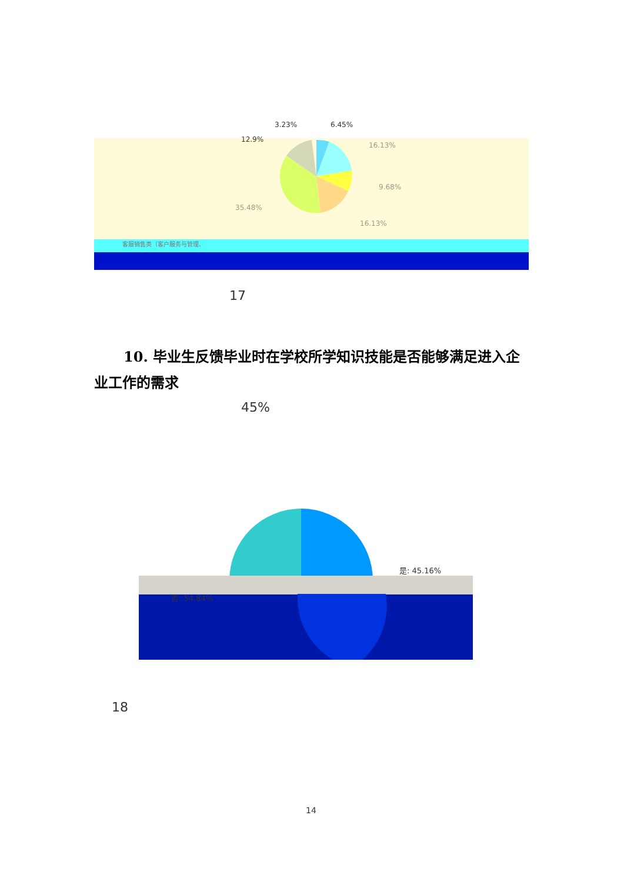3.23%
6.45%
12.9%
16.13%
9.68%
35.48%
16.13%
客服销售类（客户服务与管理、
17
10. 毕业生反馈毕业时在学校所学知识技能是否能够满足进入企业工作的需求
45%
是: 45.16%
否: 54.84%
18
14